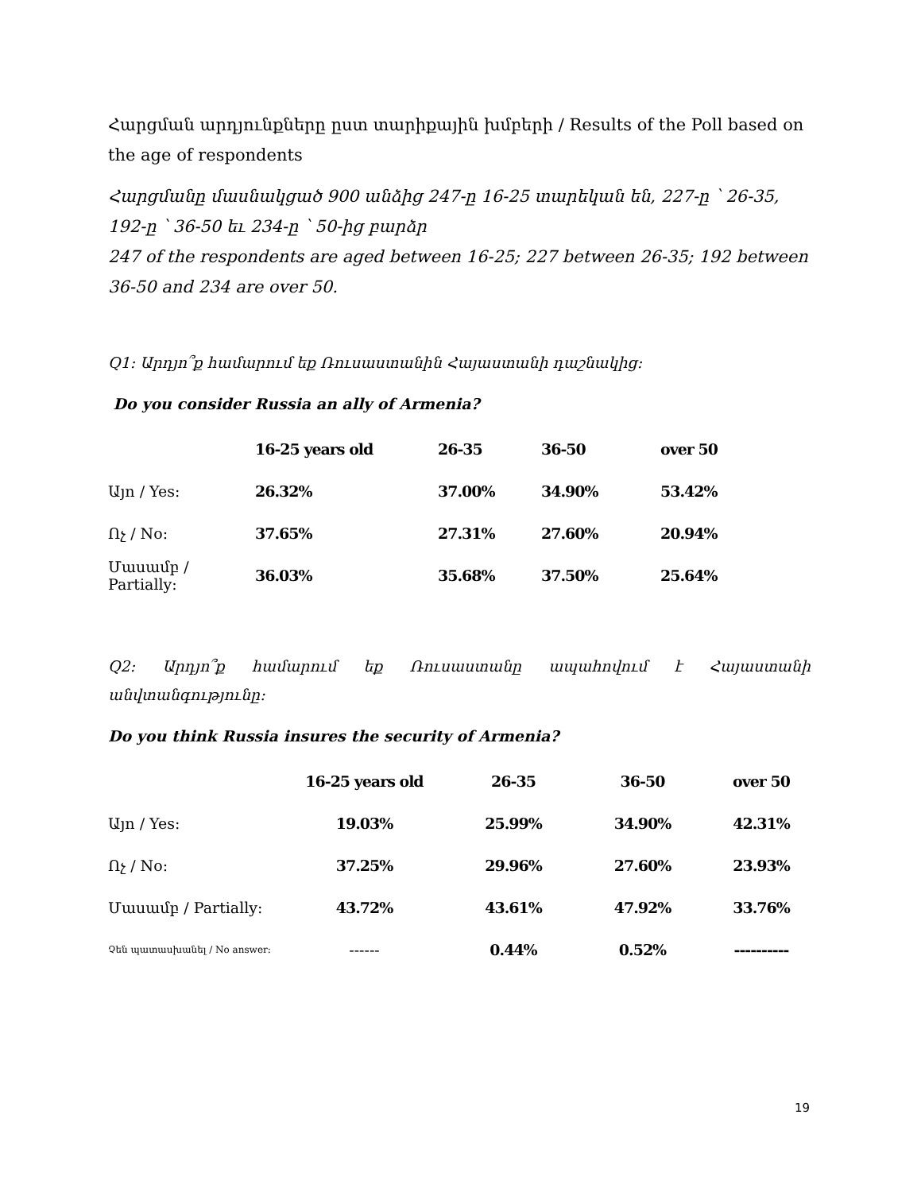Հարցման արդյունքները ըստ տարիքային խմբերի / Results of the Poll based on the age of respondents
Հարցմանը մասնակցած 900 անձից 247-ը 16-25 տարեկան են, 227-ը ՝ 26-35, 192-ը ՝ 36-50 եւ 234-ը ՝ 50-ից բարձր
247 of the respondents are aged between 16-25; 227 between 26-35; 192 between 36-50 and 234 are over 50.
Q1: Արդյո՞ք համարում եք Ռուսաստանին Հայաստանի դաշնակից:
Do you consider Russia an ally of Armenia?
| | 16-25 years old | 26-35 | 36-50 | over 50 |
| --- | --- | --- | --- | --- |
| Այո / Yes: | 26.32% | 37.00% | 34.90% | 53.42% |
| Ոչ / No: | 37.65% | 27.31% | 27.60% | 20.94% |
| Մասամբ / Partially: | 36.03% | 35.68% | 37.50% | 25.64% |
Q2: Արդյո՞ք համարում եք Ռուսաստանը ապահովում է Հայաստանի անվտանգությունը:
Do you think Russia insures the security of Armenia?
| | 16-25 years old | 26-35 | 36-50 | over 50 |
| --- | --- | --- | --- | --- |
| Այո / Yes: | 19.03% | 25.99% | 34.90% | 42.31% |
| Ոչ / No: | 37.25% | 29.96% | 27.60% | 23.93% |
| Մասամբ / Partially: | 43.72% | 43.61% | 47.92% | 33.76% |
| Չեն պատասխանել / No answer: | ------ | 0.44% | 0.52% | ---------- |
19